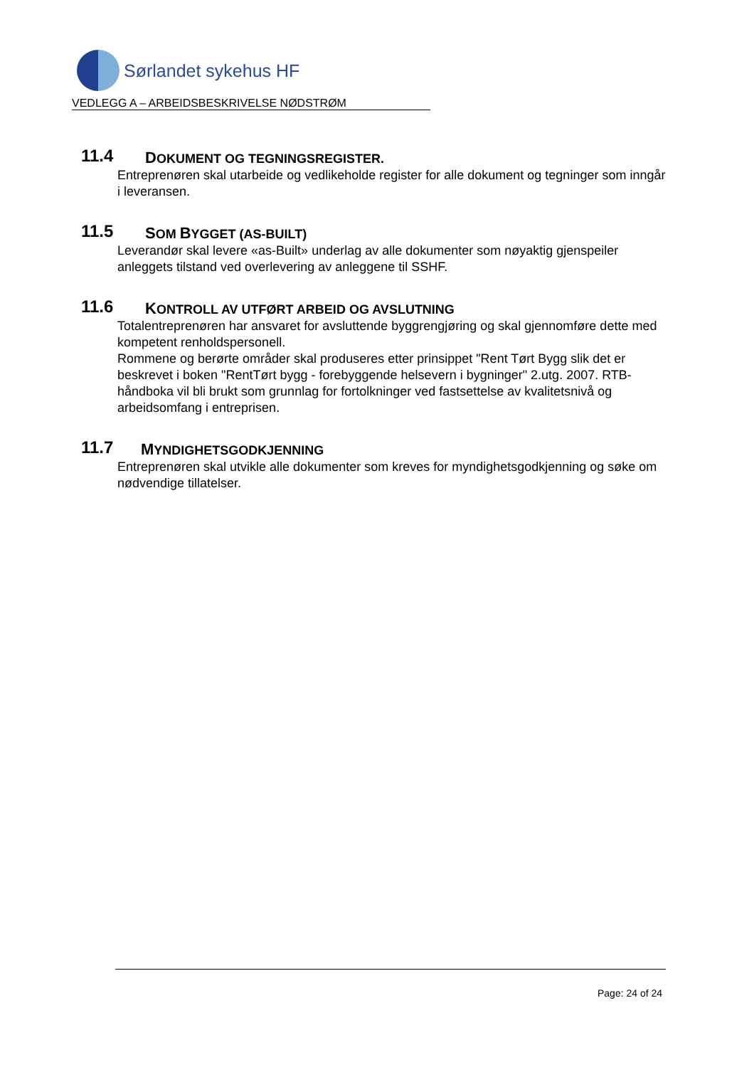Sørlandet sykehus HF
VEDLEGG A – ARBEIDSBESKRIVELSE NØDSTRØM
11.4 DOKUMENT OG TEGNINGSREGISTER.
Entreprenøren skal utarbeide og vedlikeholde register for alle dokument og tegninger som inngår i leveransen.
11.5 SOM BYGGET (AS-BUILT)
Leverandør skal levere «as-Built» underlag av alle dokumenter som nøyaktig gjenspeiler anleggets tilstand ved overlevering av anleggene til SSHF.
11.6 KONTROLL AV UTFØRT ARBEID OG AVSLUTNING
Totalentreprenøren har ansvaret for avsluttende byggrengjøring og skal gjennomføre dette med kompetent renholdspersonell.
Rommene og berørte områder skal produseres etter prinsippet "Rent Tørt Bygg slik det er beskrevet i boken "RentTørt bygg - forebyggende helsevern i bygninger" 2.utg. 2007. RTB-håndboka vil bli brukt som grunnlag for fortolkninger ved fastsettelse av kvalitetsnivå og arbeidsomfang i entreprisen.
11.7 MYNDIGHETSGODKJENNING
Entreprenøren skal utvikle alle dokumenter som kreves for myndighetsgodkjenning og søke om nødvendige tillatelser.
Page: 24 of 24